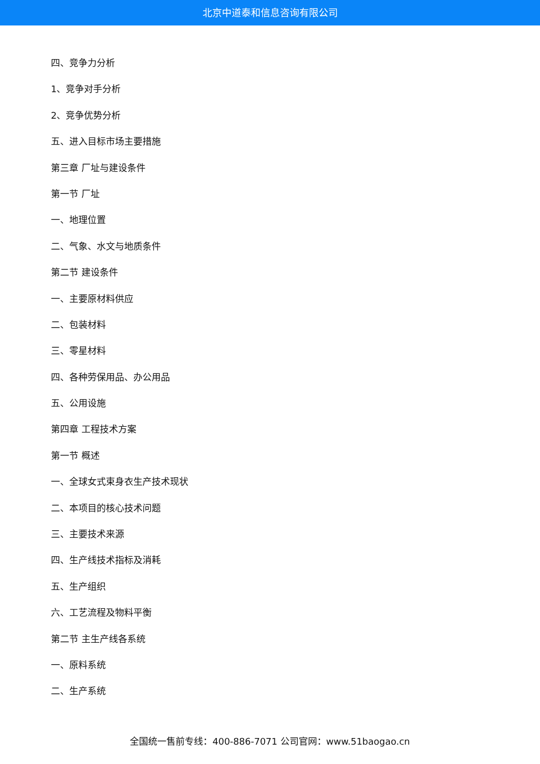北京中道泰和信息咨询有限公司
四、竞争力分析
1、竞争对手分析
2、竞争优势分析
五、进入目标市场主要措施
第三章 厂址与建设条件
第一节 厂址
一、地理位置
二、气象、水文与地质条件
第二节 建设条件
一、主要原材料供应
二、包装材料
三、零星材料
四、各种劳保用品、办公用品
五、公用设施
第四章 工程技术方案
第一节 概述
一、全球女式束身衣生产技术现状
二、本项目的核心技术问题
三、主要技术来源
四、生产线技术指标及消耗
五、生产组织
六、工艺流程及物料平衡
第二节 主生产线各系统
一、原料系统
二、生产系统
全国统一售前专线：400-886-7071 公司官网：www.51baogao.cn